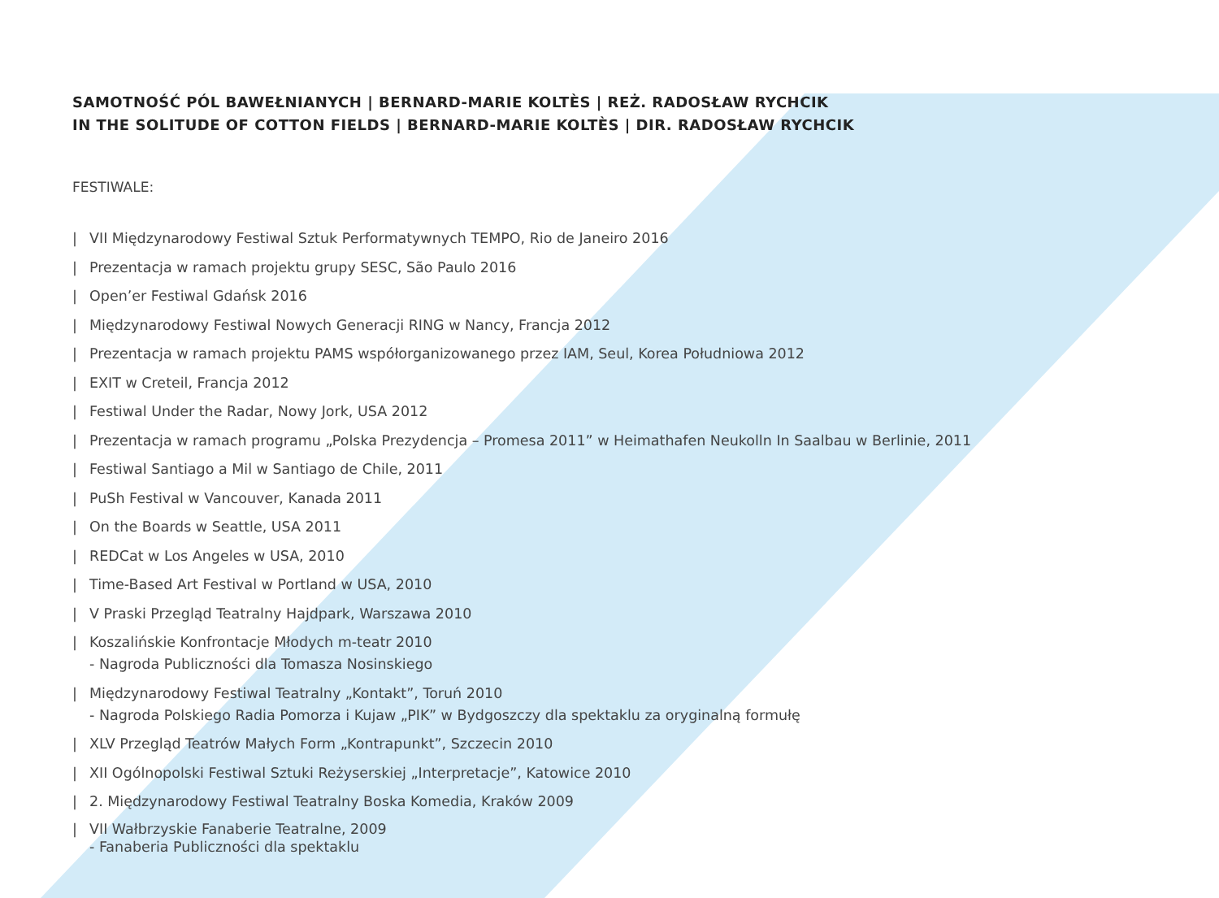SAMOTNOŚĆ PÓL BAWEŁNIANYCH | BERNARD-MARIE KOLTÈS | REŻ. RADOSŁAW RYCHCIK
IN THE SOLITUDE OF COTTON FIELDS | BERNARD-MARIE KOLTÈS | DIR. RADOSŁAW RYCHCIK
FESTIWALE:
| VII Międzynarodowy Festiwal Sztuk Performatywnych TEMPO, Rio de Janeiro 2016
| Prezentacja w ramach projektu grupy SESC, São Paulo 2016
| Open’er Festiwal Gdańsk 2016
| Międzynarodowy Festiwal Nowych Generacji RING w Nancy, Francja 2012
| Prezentacja w ramach projektu PAMS współorganizowanego przez IAM, Seul, Korea Południowa 2012
| EXIT w Creteil, Francja 2012
| Festiwal Under the Radar, Nowy Jork, USA 2012
| Prezentacja w ramach programu „Polska Prezydencja – Promesa 2011” w Heimathafen Neukolln In Saalbau w Berlinie, 2011
| Festiwal Santiago a Mil w Santiago de Chile, 2011
| PuSh Festival w Vancouver, Kanada 2011
| On the Boards w Seattle, USA 2011
| REDCat w Los Angeles w USA, 2010
| Time-Based Art Festival w Portland w USA, 2010
| V Praski Przegląd Teatralny Hajdpark, Warszawa 2010
| Koszalińskie Konfrontacje Młodych m-teatr 2010
- Nagroda Publiczności dla Tomasza Nosinskiego
| Międzynarodowy Festiwal Teatralny „Kontakt”, Toruń 2010
- Nagroda Polskiego Radia Pomorza i Kujaw „PIK” w Bydgoszczy dla spektaklu za oryginalną formułę
| XLV Przegląd Teatrów Małych Form „Kontrapunkt”, Szczecin 2010
| XII Ogólnopolski Festiwal Sztuki Reżyserskiej „Interpretacje”, Katowice 2010
| 2. Międzynarodowy Festiwal Teatralny Boska Komedia, Kraków 2009
| VII Wałbrzyskie Fanaberie Teatralne, 2009
- Fanaberia Publiczności dla spektaklu